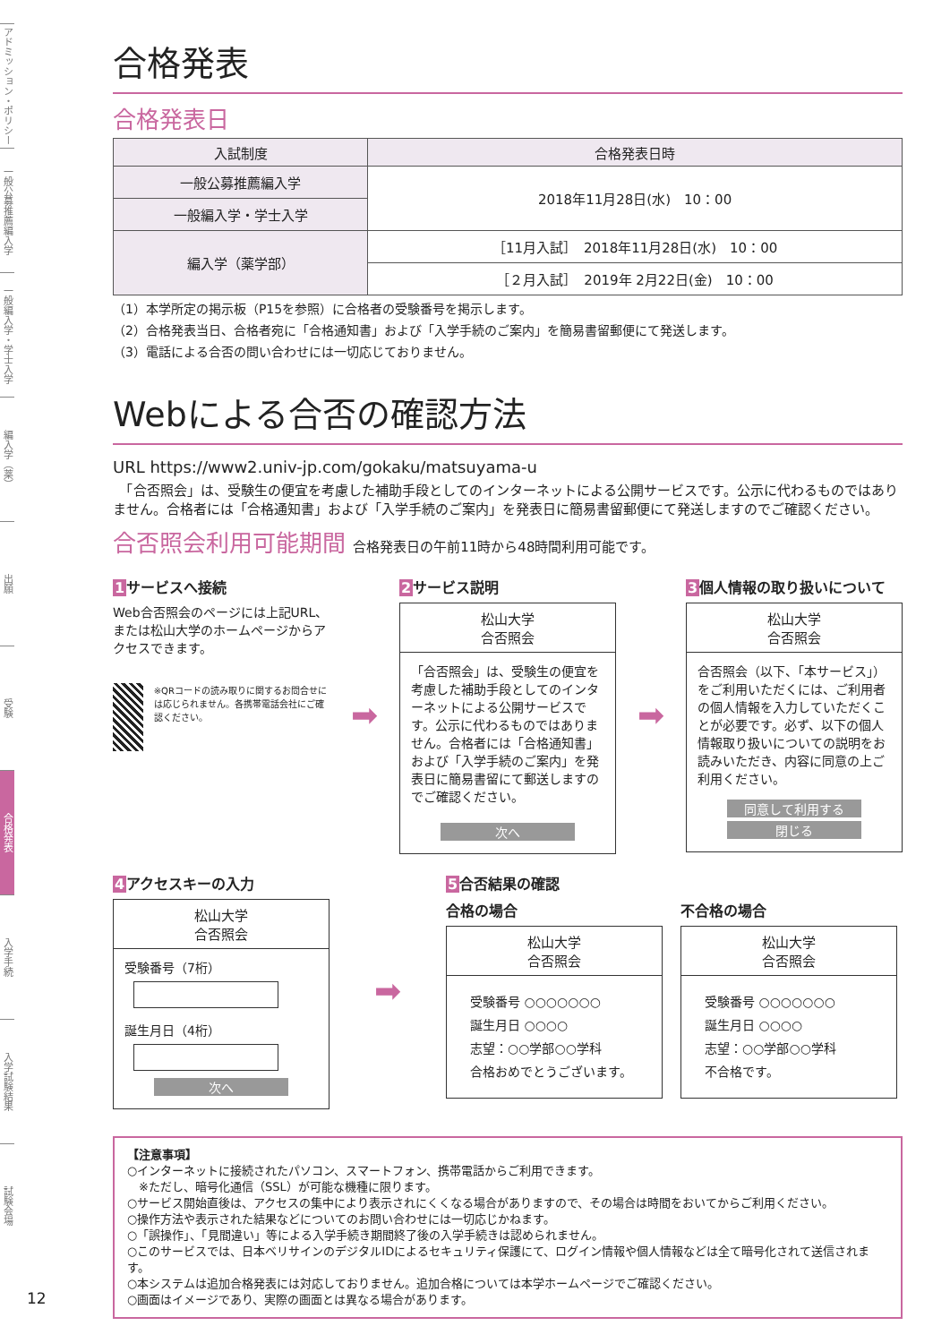アドミッション・ポリシー
一般公募推薦編入学
一般編入学・学士入学
編入学（薬）
出願
受験
合格発表
入学手続
入学試験結果
試験会場
12
合格発表
合格発表日
| 入試制度 | 合格発表日時 |
| --- | --- |
| 一般公募推薦編入学 | 2018年11月28日(水) 10：00 |
| 一般編入学・学士入学 | |
| 編入学（薬学部） | ［11月入試］ 2018年11月28日(水) 10：00 |
| | ［２月入試］ 2019年 2月22日(金) 10：00 |
（1）本学所定の掲示板（P15を参照）に合格者の受験番号を掲示します。
（2）合格発表当日、合格者宛に「合格通知書」および「入学手続のご案内」を簡易書留郵便にて発送します。
（3）電話による合否の問い合わせには一切応じておりません。
Webによる合否の確認方法
URL https://www2.univ-jp.com/gokaku/matsuyama-u
　「合否照会」は、受験生の便宜を考慮した補助手段としてのインターネットによる公開サービスです。公示に代わるものではありません。合格者には「合格通知書」および「入学手続のご案内」を発表日に簡易書留郵便にて発送しますのでご確認ください。
合否照会利用可能期間 合格発表日の午前11時から48時間利用可能です。
1サービスへ接続
Web合否照会のページには上記URL、または松山大学のホームページからアクセスできます。
※QRコードの読み取りに関するお問合せには応じられません。各携帯電話会社にご確認ください。
➡
2サービス説明
松山大学
合否照会
「合否照会」は、受験生の便宜を考慮した補助手段としてのインターネットによる公開サービスです。公示に代わるものではありません。合格者には「合格通知書」および「入学手続のご案内」を発表日に簡易書留にて郵送しますのでご確認ください。
次へ
➡
3個人情報の取り扱いについて
松山大学
合否照会
合否照会（以下、「本サービス」）をご利用いただくには、ご利用者の個人情報を入力していただくことが必要です。必ず、以下の個人情報取り扱いについての説明をお読みいただき、内容に同意の上ご利用ください。
同意して利用する
閉じる
4アクセスキーの入力
松山大学
合否照会
受験番号（7桁）
誕生月日（4桁）
次へ
➡
5合否結果の確認
合格の場合
松山大学
合否照会
受験番号 ○○○○○○○
誕生月日 ○○○○
志望：○○学部○○学科
合格おめでとうございます。
不合格の場合
松山大学
合否照会
受験番号 ○○○○○○○
誕生月日 ○○○○
志望：○○学部○○学科
不合格です。
【注意事項】
○インターネットに接続されたパソコン、スマートフォン、携帯電話からご利用できます。
　※ただし、暗号化通信（SSL）が可能な機種に限ります。
○サービス開始直後は、アクセスの集中により表示されにくくなる場合がありますので、その場合は時間をおいてからご利用ください。
○操作方法や表示された結果などについてのお問い合わせには一切応じかねます。
○「誤操作」、「見間違い」等による入学手続き期間終了後の入学手続きは認められません。
○このサービスでは、日本ベリサインのデジタルIDによるセキュリティ保護にて、ログイン情報や個人情報などは全て暗号化されて送信されます。
○本システムは追加合格発表には対応しておりません。追加合格については本学ホームページでご確認ください。
○画面はイメージであり、実際の画面とは異なる場合があります。